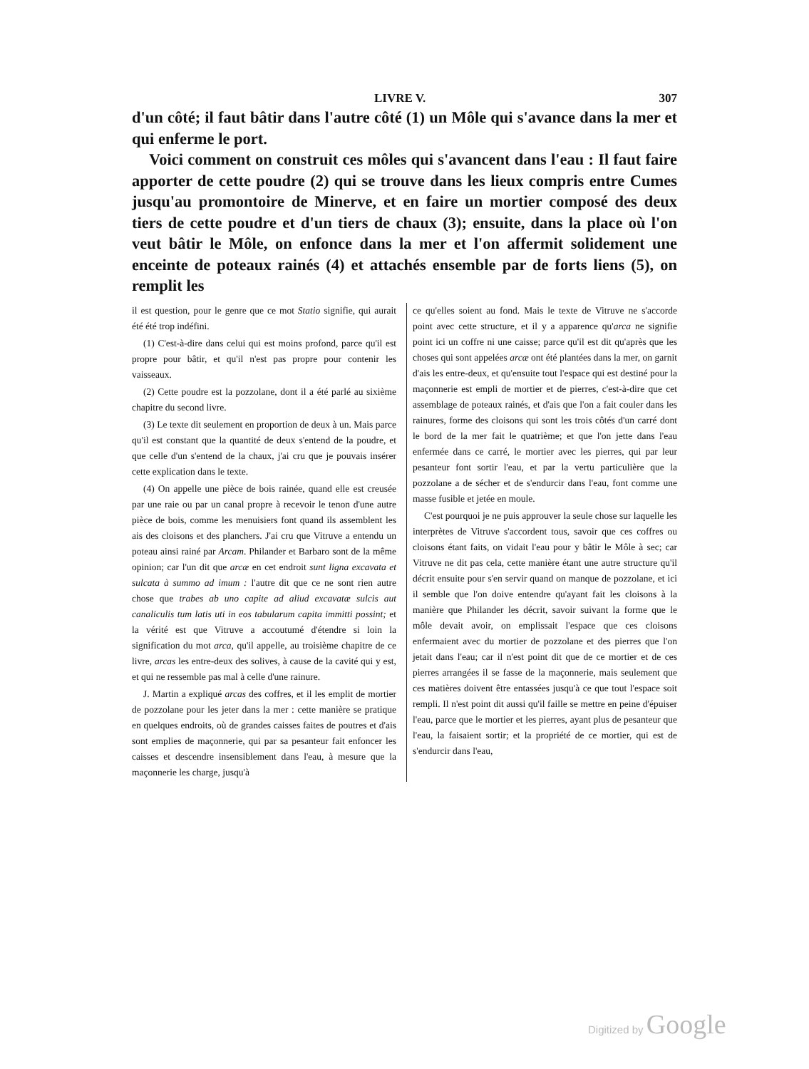LIVRE V. 307
d'un côté; il faut bâtir dans l'autre côté (1) un Môle qui s'avance dans la mer et qui enferme le port.
Voici comment on construit ces môles qui s'avancent dans l'eau : Il faut faire apporter de cette poudre (2) qui se trouve dans les lieux compris entre Cumes jusqu'au promontoire de Minerve, et en faire un mortier composé des deux tiers de cette poudre et d'un tiers de chaux (3); ensuite, dans la place où l'on veut bâtir le Môle, on enfonce dans la mer et l'on affermit solidement une enceinte de poteaux rainés (4) et attachés ensemble par de forts liens (5), on remplit les
il est question, pour le genre que ce mot Statio signifie, qui aurait été été trop indéfini.
(1) C'est-à-dire dans celui qui est moins profond, parce qu'il est propre pour bâtir, et qu'il n'est pas propre pour contenir les vaisseaux.
(2) Cette poudre est la pozzolane, dont il a été parlé au sixième chapitre du second livre.
(3) Le texte dit seulement en proportion de deux à un. Mais parce qu'il est constant que la quantité de deux s'entend de la poudre, et que celle d'un s'entend de la chaux, j'ai cru que je pouvais insérer cette explication dans le texte.
(4) On appelle une pièce de bois rainée, quand elle est creusée par une raie ou par un canal propre à recevoir le tenon d'une autre pièce de bois, comme les menuisiers font quand ils assemblent les ais des cloisons et des planchers. J'ai cru que Vitruve a entendu un poteau ainsi rainé par Arcam. Philander et Barbaro sont de la même opinion; car l'un dit que arcæ en cet endroit sunt ligna excavata et sulcata à summo ad imum : l'autre dit que ce ne sont rien autre chose que trabes ab uno capite ad aliud excavatæ sulcis aut canaliculis tum latis uti in eos tabularum capita immitti possint; et la vérité est que Vitruve a accoutumé d'étendre si loin la signification du mot arca, qu'il appelle, au troisième chapitre de ce livre, arcas les entre-deux des solives, à cause de la cavité qui y est, et qui ne ressemble pas mal à celle d'une rainure.
J. Martin a expliqué arcas des coffres, et il les emplit de mortier de pozzolane pour les jeter dans la mer : cette manière se pratique en quelques endroits, où de grandes caisses faites de poutres et d'ais sont emplies de maçonnerie, qui par sa pesanteur fait enfoncer les caisses et descendre insensiblement dans l'eau, à mesure que la maçonnerie les charge, jusqu'à
ce qu'elles soient au fond. Mais le texte de Vitruve ne s'accorde point avec cette structure, et il y a apparence qu'arca ne signifie point ici un coffre ni une caisse; parce qu'il est dit qu'après que les choses qui sont appelées arcæ ont été plantées dans la mer, on garnit d'ais les entre-deux, et qu'ensuite tout l'espace qui est destiné pour la maçonnerie est empli de mortier et de pierres, c'est-à-dire que cet assemblage de poteaux rainés, et d'ais que l'on a fait couler dans les rainures, forme des cloisons qui sont les trois côtés d'un carré dont le bord de la mer fait le quatrième; et que l'on jette dans l'eau enfermée dans ce carré, le mortier avec les pierres, qui par leur pesanteur font sortir l'eau, et par la vertu particulière que la pozzolane a de sécher et de s'endurcir dans l'eau, font comme une masse fusible et jetée en moule.
C'est pourquoi je ne puis approuver la seule chose sur laquelle les interprètes de Vitruve s'accordent tous, savoir que ces coffres ou cloisons étant faits, on vidait l'eau pour y bâtir le Môle à sec; car Vitruve ne dit pas cela, cette manière étant une autre structure qu'il décrit ensuite pour s'en servir quand on manque de pozzolane, et ici il semble que l'on doive entendre qu'ayant fait les cloisons à la manière que Philander les décrit, savoir suivant la forme que le môle devait avoir, on emplissait l'espace que ces cloisons enfermaient avec du mortier de pozzolane et des pierres que l'on jetait dans l'eau; car il n'est point dit que de ce mortier et de ces pierres arrangées il se fasse de la maçonnerie, mais seulement que ces matières doivent être entassées jusqu'à ce que tout l'espace soit rempli. Il n'est point dit aussi qu'il faille se mettre en peine d'épuiser l'eau, parce que le mortier et les pierres, ayant plus de pesanteur que l'eau, la faisaient sortir; et la propriété de ce mortier, qui est de s'endurcir dans l'eau,
Digitized by Google